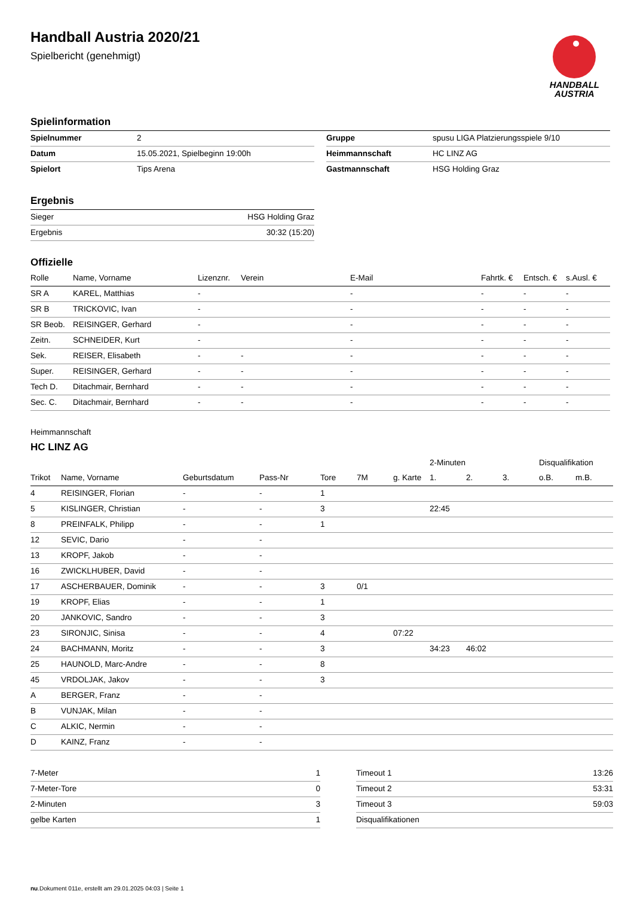HANDBALL
AUSTRIA
Handball Austria 2020/21
Spielbericht (genehmigt)
Spielinformation
| Spielnummer | 2 |
| Datum | 15.05.2021, Spielbeginn 19:00h |
| Spielort | Tips Arena |
| Gruppe | spusu LIGA Platzierungsspiele 9/10 |
| Heimmannschaft | HC LINZ AG |
| Gastmannschaft | HSG Holding Graz |
Ergebnis
| Sieger | HSG Holding Graz |
| Ergebnis | 30:32 (15:20) |
Offizielle
| Rolle | Name, Vorname | Lizenznr. | Verein | E-Mail | Fahrtk. € | Entsch. € | s.Ausl. € |
| --- | --- | --- | --- | --- | --- | --- | --- |
| SR A | KAREL, Matthias | - | | - | - | - | - |
| SR B | TRICKOVIC, Ivan | - | | - | - | - | - |
| SR Beob. | REISINGER, Gerhard | - | | - | - | - | - |
| Zeitn. | SCHNEIDER, Kurt | - | | - | - | - | - |
| Sek. | REISER, Elisabeth | - | - | - | - | - | - |
| Super. | REISINGER, Gerhard | - | - | - | - | - | - |
| Tech D. | Ditachmair, Bernhard | - | - | - | - | - | - |
| Sec. C. | Ditachmair, Bernhard | - | - | - | - | - | - |
Heimmannschaft
HC LINZ AG
| | | | | | | | 2-Minuten | | | Disqualifikation | |
| --- | --- | --- | --- | --- | --- | --- | --- | --- | --- | --- | --- |
| Trikot | Name, Vorname | Geburtsdatum | Pass-Nr | Tore | 7M | g. Karte | 1. | 2. | 3. | o.B. | m.B. |
| 4 | REISINGER, Florian | - | - | 1 | | | | | | | |
| 5 | KISLINGER, Christian | - | - | 3 | | | 22:45 | | | | |
| 8 | PREINFALK, Philipp | - | - | 1 | | | | | | | |
| 12 | SEVIC, Dario | - | - | | | | | | | | |
| 13 | KROPF, Jakob | - | - | | | | | | | | |
| 16 | ZWICKLHUBER, David | - | - | | | | | | | | |
| 17 | ASCHERBAUER, Dominik | - | - | 3 | 0/1 | | | | | | |
| 19 | KROPF, Elias | - | - | 1 | | | | | | | |
| 20 | JANKOVIC, Sandro | - | - | 3 | | | | | | | |
| 23 | SIRONJIC, Sinisa | - | - | 4 | | 07:22 | | | | | |
| 24 | BACHMANN, Moritz | - | - | 3 | | | 34:23 | 46:02 | | | |
| 25 | HAUNOLD, Marc-Andre | - | - | 8 | | | | | | | |
| 45 | VRDOLJAK, Jakov | - | - | 3 | | | | | | | |
| A | BERGER, Franz | - | - | | | | | | | | |
| B | VUNJAK, Milan | - | - | | | | | | | | |
| C | ALKIC, Nermin | - | - | | | | | | | | |
| D | KAINZ, Franz | - | - | | | | | | | | |
| 7-Meter | 1 |
| 7-Meter-Tore | 0 |
| 2-Minuten | 3 |
| gelbe Karten | 1 |
| Timeout 1 | 13:26 |
| Timeout 2 | 53:31 |
| Timeout 3 | 59:03 |
| Disqualifikationen | |
nu.Dokument 011e, erstellt am 29.01.2025 04:03 | Seite 1